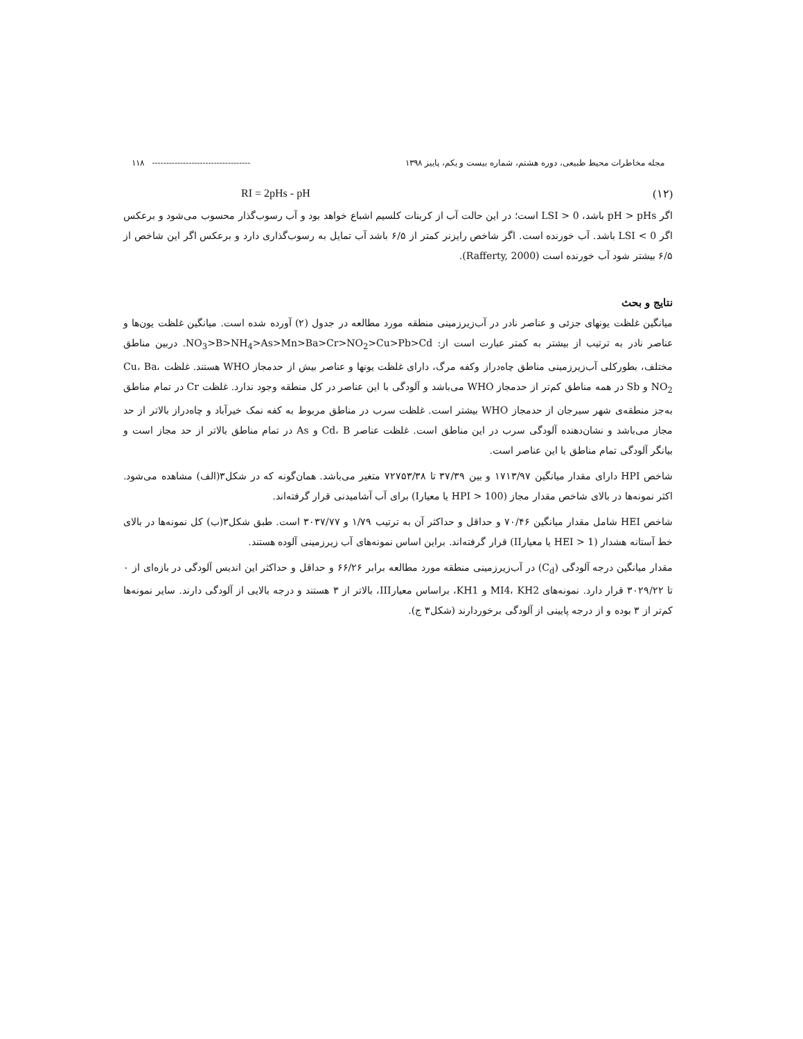مجله مخاطرات محیط طبیعی، دوره هشتم، شماره بیست و یکم، پاییز ۱۳۹۸ ----------------------------------- ۱۱۸
RI = 2pHs - pH (۱۲)
اگر pH > pHs باشد، LSI > 0 است؛ در این حالت آب از کربنات کلسیم اشباع خواهد بود و آب رسوب‌گذار محسوب می‌شود و برعکس اگر LSI < 0 باشد. آب خورنده است. اگر شاخص رایزنر کمتر از ۶/۵ باشد آب تمایل به رسوب‌گذاری دارد و برعکس اگر این شاخص از ۶/۵ بیشتر شود آب خورنده است (Rafferty, 2000).
نتایج و بحث
میانگین غلظت یونهای جزئی و عناصر نادر در آب‌زیرزمینی منطقه مورد مطالعه در جدول (۲) آورده شده است. میانگین غلظت یون‌ها و عناصر نادر به ترتیب از بیشتر به کمتر عبارت است از: NO<sub>3</sub>>B>NH<sub>4</sub>>As>Mn>Ba>Cr>NO<sub>2</sub>>Cu>Pb>Cd. دربین مناطق مختلف، بطورکلی آب‌زیرزمینی مناطق چاه‌دراز وکفه مرگ، دارای غلظت یونها و عناصر بیش از حدمجاز WHO هستند. غلظت Cu، Ba، NO<sub>2</sub> و Sb در همه مناطق کم‌تر از حدمجاز WHO می‌باشد و آلودگی با این عناصر در کل منطقه وجود ندارد. غلظت Cr در تمام مناطق به‌جز منطقه‌ی شهر سیرجان از حدمجاز WHO بیشتر است. غلظت سرب در مناطق مربوط به کفه نمک خیرآباد و چاه‌دراز بالاتر از حد مجاز می‌باشد و نشان‌دهنده آلودگی سرب در این مناطق است. غلظت عناصر Cd، B و As در تمام مناطق بالاتر از حد مجاز است و بیانگر آلودگی تمام مناطق با این عناصر است.
شاخص HPI دارای مقدار میانگین ۱۷۱۳/۹۷ و بین ۳۷/۳۹ تا ۷۲۷۵۳/۳۸ متغیر می‌باشد. همان‌گونه که در شکل۳(الف) مشاهده می‌شود. اکثر نمونه‌ها در بالای شاخص مقدار مجاز (HPI > 100 یا معیارI) برای آب آشامیدنی قرار گرفته‌اند.
شاخص HEI شامل مقدار میانگین ۷۰/۴۶ و حداقل و حداکثر آن به ترتیب ۱/۷۹ و ۳۰۳۷/۷۷ است. طبق شکل۳(ب) کل نمونه‌ها در بالای خط آستانه هشدار (HEI > 1 یا معیارII) قرار گرفته‌اند. براین اساس نمونه‌های آب زیرزمینی آلوده هستند.
مقدار میانگین درجه آلودگی (C<sub>d</sub>) در آب‌زیرزمینی منطقه مورد مطالعه برابر ۶۶/۲۶ و حداقل و حداکثر این اندیس آلودگی در بازه‌ای از ۰ تا ۳۰۲۹/۲۲ قرار دارد. نمونه‌های MI4، KH2 و KH1، براساس معیارIII، بالاتر از ۳ هستند و درجه بالایی از آلودگی دارند. سایر نمونه‌ها کم‌تر از ۳ بوده و از درجه پایینی از آلودگی برخوردارند (شکل۳ ج).